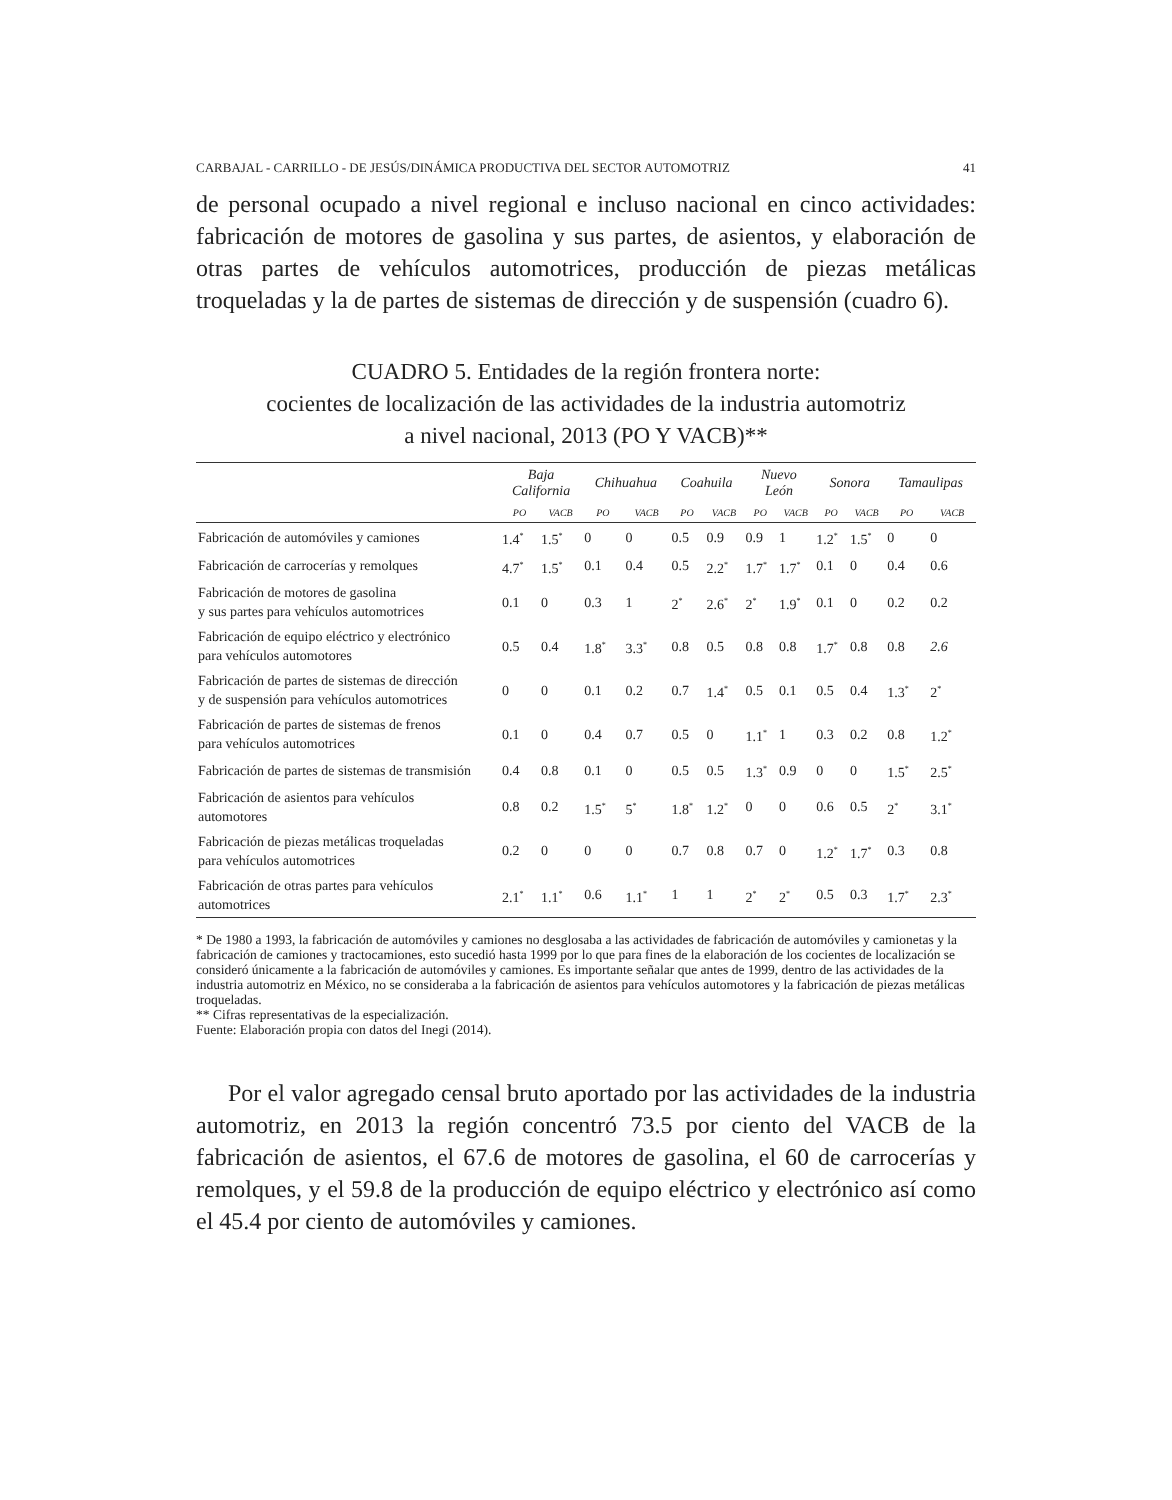CARBAJAL - CARRILLO - DE JESÚS/DINÁMICA PRODUCTIVA DEL SECTOR AUTOMOTRIZ 41
de personal ocupado a nivel regional e incluso nacional en cinco actividades: fabricación de motores de gasolina y sus partes, de asientos, y elaboración de otras partes de vehículos automotrices, producción de piezas metálicas troqueladas y la de partes de sistemas de dirección y de suspensión (cuadro 6).
CUADRO 5. Entidades de la región frontera norte:
cocientes de localización de las actividades de la industria automotriz
a nivel nacional, 2013 (PO Y VACB)**
| | Baja California | | Chihuahua | | Coahuila | | Nuevo León | | Sonora | | Tamaulipas | |
| --- | --- | --- | --- | --- | --- | --- | --- | --- | --- | --- | --- | --- |
| | PO | VACB | PO | VACB | PO | VACB | PO | VACB | PO | VACB | PO | VACB |
| Fabricación de automóviles y camiones | 1.4<sup>*</sup> | 1.5<sup>*</sup> | 0 | 0 | 0.5 | 0.9 | 0.9 | 1 | 1.2<sup>*</sup> | 1.5<sup>*</sup> | 0 | 0 |
| Fabricación de carrocerías y remolques | 4.7<sup>*</sup> | 1.5<sup>*</sup> | 0.1 | 0.4 | 0.5 | 2.2<sup>*</sup> | 1.7<sup>*</sup> | 1.7<sup>*</sup> | 0.1 | 0 | 0.4 | 0.6 |
| Fabricación de motores de gasolina y sus partes para vehículos automotrices | 0.1 | 0 | 0.3 | 1 | 2<sup>*</sup> | 2.6<sup>*</sup> | 2<sup>*</sup> | 1.9<sup>*</sup> | 0.1 | 0 | 0.2 | 0.2 |
| Fabricación de equipo eléctrico y electrónico para vehículos automotores | 0.5 | 0.4 | 1.8<sup>*</sup> | 3.3<sup>*</sup> | 0.8 | 0.5 | 0.8 | 0.8 | 1.7<sup>*</sup> | 0.8 | 0.8 | 2.6 |
| Fabricación de partes de sistemas de dirección y de suspensión para vehículos automotrices | 0 | 0 | 0.1 | 0.2 | 0.7 | 1.4<sup>*</sup> | 0.5 | 0.1 | 0.5 | 0.4 | 1.3<sup>*</sup> | 2<sup>*</sup> |
| Fabricación de partes de sistemas de frenos para vehículos automotrices | 0.1 | 0 | 0.4 | 0.7 | 0.5 | 0 | 1.1<sup>*</sup> | 1 | 0.3 | 0.2 | 0.8 | 1.2<sup>*</sup> |
| Fabricación de partes de sistemas de transmisión | 0.4 | 0.8 | 0.1 | 0 | 0.5 | 0.5 | 1.3<sup>*</sup> | 0.9 | 0 | 0 | 1.5<sup>*</sup> | 2.5<sup>*</sup> |
| Fabricación de asientos para vehículos automotores | 0.8 | 0.2 | 1.5<sup>*</sup> | 5<sup>*</sup> | 1.8<sup>*</sup> | 1.2<sup>*</sup> | 0 | 0 | 0.6 | 0.5 | 2<sup>*</sup> | 3.1<sup>*</sup> |
| Fabricación de piezas metálicas troqueladas para vehículos automotrices | 0.2 | 0 | 0 | 0 | 0.7 | 0.8 | 0.7 | 0 | 1.2<sup>*</sup> | 1.7<sup>*</sup> | 0.3 | 0.8 |
| Fabricación de otras partes para vehículos automotrices | 2.1<sup>*</sup> | 1.1<sup>*</sup> | 0.6 | 1.1<sup>*</sup> | 1 | 1 | 2<sup>*</sup> | 2<sup>*</sup> | 0.5 | 0.3 | 1.7<sup>*</sup> | 2.3<sup>*</sup> |
* De 1980 a 1993, la fabricación de automóviles y camiones no desglosaba a las actividades de fabricación de automóviles y camionetas y la fabricación de camiones y tractocamiones, esto sucedió hasta 1999 por lo que para fines de la elaboración de los cocientes de localización se consideró únicamente a la fabricación de automóviles y camiones. Es importante señalar que antes de 1999, dentro de las actividades de la industria automotriz en México, no se consideraba a la fabricación de asientos para vehículos automotores y la fabricación de piezas metálicas troqueladas.
** Cifras representativas de la especialización.
Fuente: Elaboración propia con datos del Inegi (2014).
Por el valor agregado censal bruto aportado por las actividades de la industria automotriz, en 2013 la región concentró 73.5 por ciento del VACB de la fabricación de asientos, el 67.6 de motores de gasolina, el 60 de carrocerías y remolques, y el 59.8 de la producción de equipo eléctrico y electrónico así como el 45.4 por ciento de automóviles y camiones.